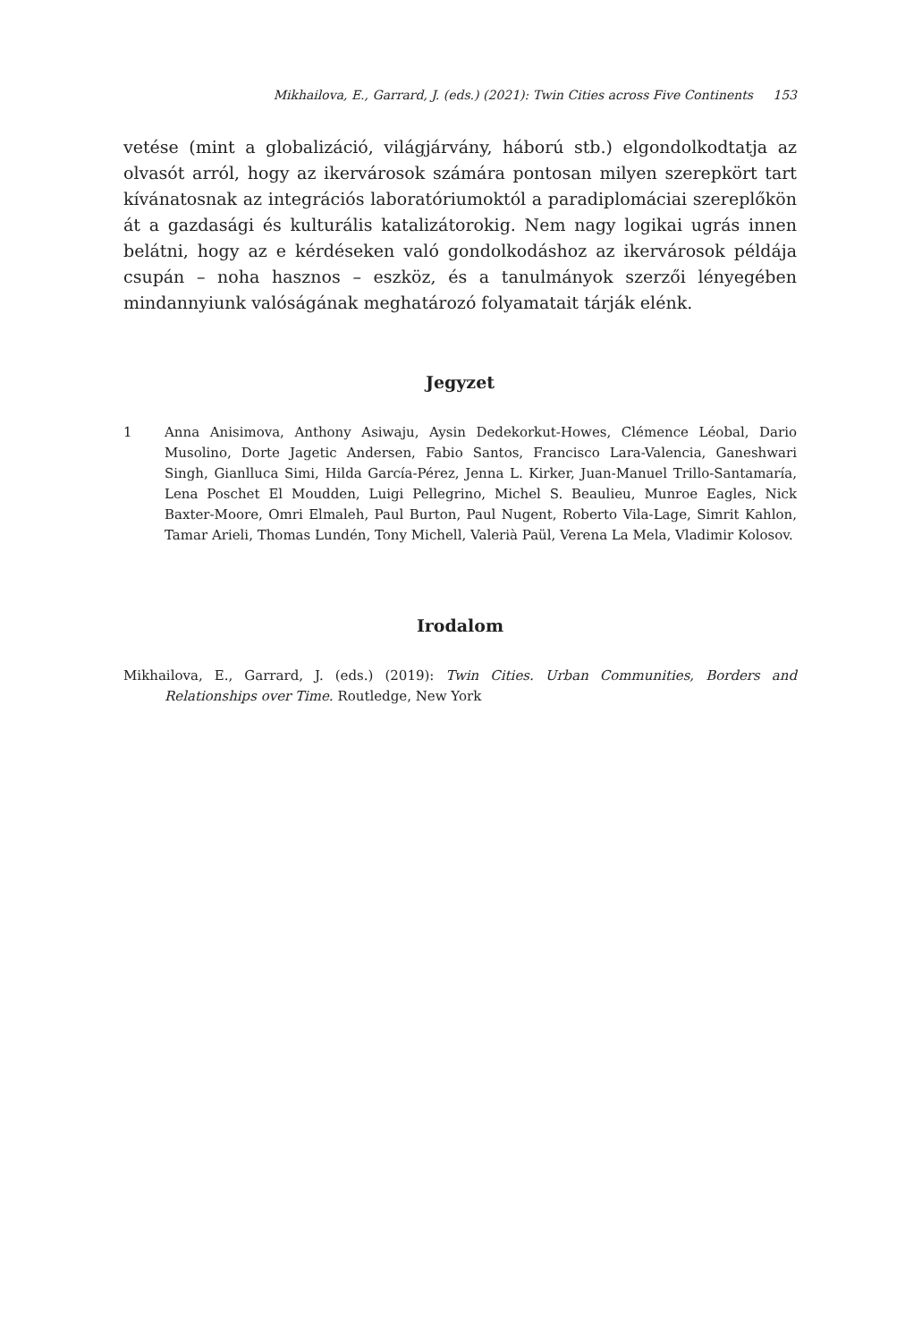Mikhailova, E., Garrard, J. (eds.) (2021): Twin Cities across Five Continents 153
vetése (mint a globalizáció, világjárvány, háború stb.) elgondolkodtatja az olvasót arról, hogy az ikervárosok számára pontosan milyen szerepkört tart kívánatosnak az integrációs laboratóriumoktól a paradiplomáciai szereplőkön át a gazdasági és kulturális katalizátorokig. Nem nagy logikai ugrás innen belátni, hogy az e kérdéseken való gondolkodáshoz az ikervárosok példája csupán – noha hasznos – eszköz, és a tanulmányok szerzői lényegében mindannyiunk valóságának meghatározó folyamatait tárják elénk.
Jegyzet
1 Anna Anisimova, Anthony Asiwaju, Aysin Dedekorkut-Howes, Clémence Léobal, Dario Musolino, Dorte Jagetic Andersen, Fabio Santos, Francisco Lara-Valencia, Ganeshwari Singh, Gianlluca Simi, Hilda García-Pérez, Jenna L. Kirker, Juan-Manuel Trillo-Santamaría, Lena Poschet El Moudden, Luigi Pellegrino, Michel S. Beaulieu, Munroe Eagles, Nick Baxter-Moore, Omri Elmaleh, Paul Burton, Paul Nugent, Roberto Vila-Lage, Simrit Kahlon, Tamar Arieli, Thomas Lundén, Tony Michell, Valerià Paül, Verena La Mela, Vladimir Kolosov.
Irodalom
Mikhailova, E., Garrard, J. (eds.) (2019): Twin Cities. Urban Communities, Borders and Relationships over Time. Routledge, New York